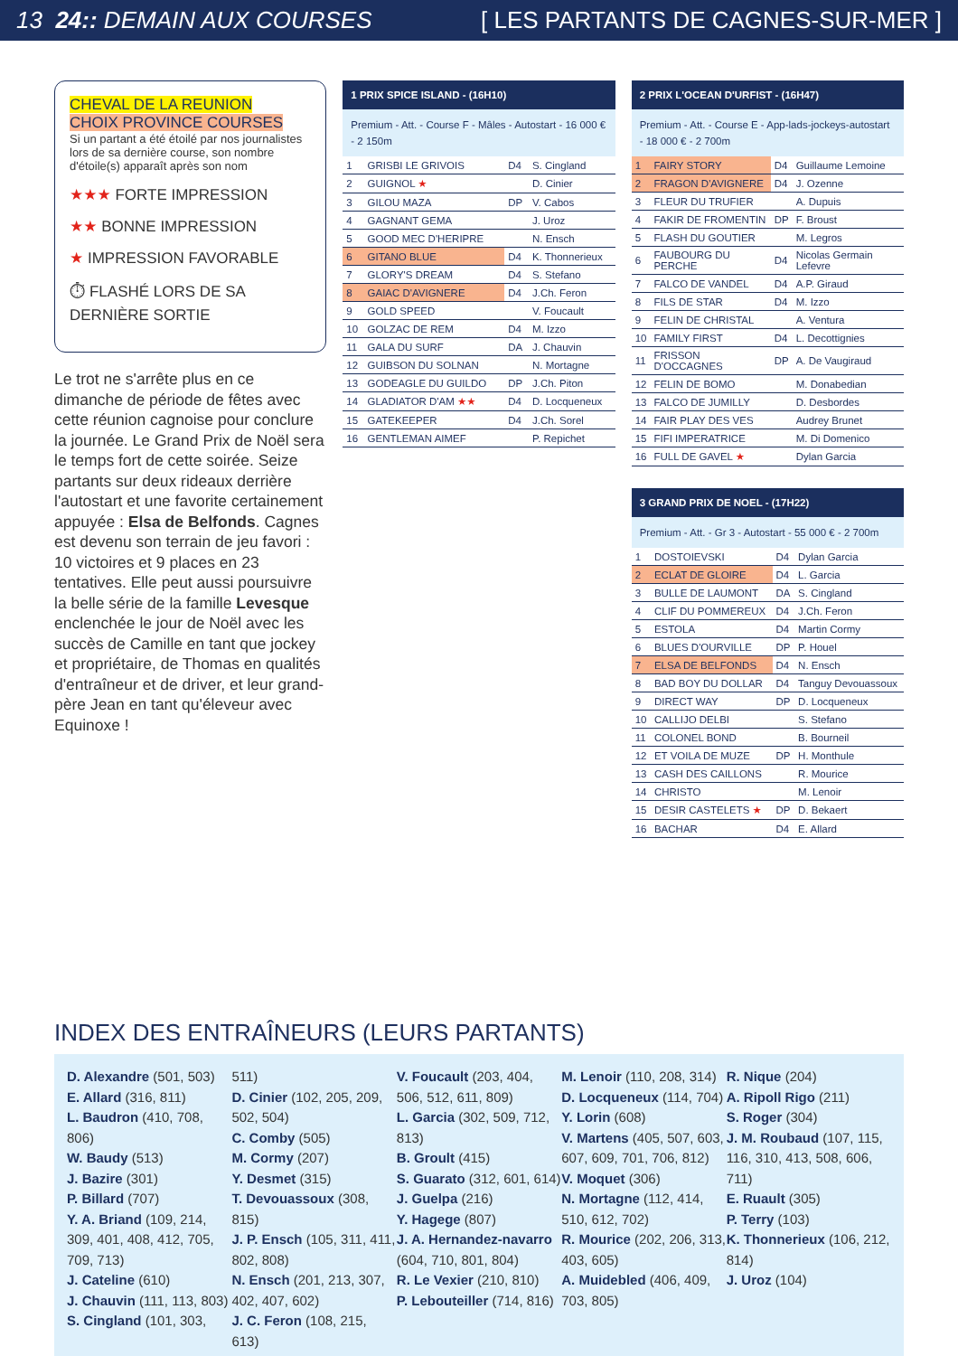13 24:: DEMAIN AUX COURSES [ LES PARTANTS DE CAGNES-SUR-MER ]
CHEVAL DE LA REUNION
CHOIX PROVINCE COURSES
Si un partant a été étoilé par nos journalistes lors de sa dernière course, son nombre d'étoile(s) apparaît après son nom
★★★ FORTE IMPRESSION
★★ BONNE IMPRESSION
★ IMPRESSION FAVORABLE
⏱ FLASHÉ LORS DE SA DERNIÈRE SORTIE
Le trot ne s'arrête plus en ce dimanche de période de fêtes avec cette réunion cagnoise pour conclure la journée. Le Grand Prix de Noël sera le temps fort de cette soirée. Seize partants sur deux rideaux derrière l'autostart et une favorite certainement appuyée : Elsa de Belfonds. Cagnes est devenu son terrain de jeu favori : 10 victoires et 9 places en 23 tentatives. Elle peut aussi poursuivre la belle série de la famille Levesque enclenchée le jour de Noël avec les succès de Camille en tant que jockey et propriétaire, de Thomas en qualités d'entraîneur et de driver, et leur grand-père Jean en tant qu'éleveur avec Equinoxe !
1 PRIX SPICE ISLAND - (16H10)
Premium - Att. - Course F - Mâles - Autostart - 16 000 € - 2 150m
| 1 | GRISBI LE GRIVOIS | D4 | S. Cingland |
| 2 | GUIGNOL ★ | | D. Cinier |
| 3 | GILOU MAZA | DP | V. Cabos |
| 4 | GAGNANT GEMA | | J. Uroz |
| 5 | GOOD MEC D'HERIPRE | | N. Ensch |
| 6 | GITANO BLUE | D4 | K. Thonnerieux |
| 7 | GLORY'S DREAM | D4 | S. Stefano |
| 8 | GAIAC D'AVIGNERE | D4 | J.Ch. Feron |
| 9 | GOLD SPEED | | V. Foucault |
| 10 | GOLZAC DE REM | D4 | M. Izzo |
| 11 | GALA DU SURF | DA | J. Chauvin |
| 12 | GUIBSON DU SOLNAN | | N. Mortagne |
| 13 | GODEAGLE DU GUILDO | DP | J.Ch. Piton |
| 14 | GLADIATOR D'AM ★★ | D4 | D. Locqueneux |
| 15 | GATEKEEPER | D4 | J.Ch. Sorel |
| 16 | GENTLEMAN AIMEF | | P. Repichet |
2 PRIX L'OCEAN D'URFIST - (16H47)
Premium - Att. - Course E - App-lads-jockeys-autostart - 18 000 € - 2 700m
| 1 | FAIRY STORY | D4 | Guillaume Lemoine |
| 2 | FRAGON D'AVIGNERE | D4 | J. Ozenne |
| 3 | FLEUR DU TRUFIER | | A. Dupuis |
| 4 | FAKIR DE FROMENTIN | DP | F. Broust |
| 5 | FLASH DU GOUTIER | | M. Legros |
| 6 | FAUBOURG DU PERCHE | D4 | Nicolas Germain Lefevre |
| 7 | FALCO DE VANDEL | D4 | A.P. Giraud |
| 8 | FILS DE STAR | D4 | M. Izzo |
| 9 | FELIN DE CHRISTAL | | A. Ventura |
| 10 | FAMILY FIRST | D4 | L. Decottignies |
| 11 | FRISSON D'OCCAGNES | DP | A. De Vaugiraud |
| 12 | FELIN DE BOMO | | M. Donabedian |
| 13 | FALCO DE JUMILLY | | D. Desbordes |
| 14 | FAIR PLAY DES VES | | Audrey Brunet |
| 15 | FIFI IMPERATRICE | | M. Di Domenico |
| 16 | FULL DE GAVEL ★ | | Dylan Garcia |
3 GRAND PRIX DE NOEL - (17H22)
Premium - Att. - Gr 3 - Autostart - 55 000 € - 2 700m
| 1 | DOSTOIEVSKI | D4 | Dylan Garcia |
| 2 | ECLAT DE GLOIRE | D4 | L. Garcia |
| 3 | BULLE DE LAUMONT | DA | S. Cingland |
| 4 | CLIF DU POMMEREUX | D4 | J.Ch. Feron |
| 5 | ESTOLA | D4 | Martin Cormy |
| 6 | BLUES D'OURVILLE | DP | P. Houel |
| 7 | ELSA DE BELFONDS | D4 | N. Ensch |
| 8 | BAD BOY DU DOLLAR | D4 | Tanguy Devouassoux |
| 9 | DIRECT WAY | DP | D. Locqueneux |
| 10 | CALLIJO DELBI | | S. Stefano |
| 11 | COLONEL BOND | | B. Bourneil |
| 12 | ET VOILA DE MUZE | DP | H. Monthule |
| 13 | CASH DES CAILLONS | | R. Mourice |
| 14 | CHRISTO | | M. Lenoir |
| 15 | DESIR CASTELETS ★ | DP | D. Bekaert |
| 16 | BACHAR | D4 | E. Allard |
INDEX DES ENTRAÎNEURS (LEURS PARTANTS)
D. Alexandre (501, 503)
E. Allard (316, 811)
L. Baudron (410, 708, 806)
W. Baudy (513)
J. Bazire (301)
P. Billard (707)
Y. A. Briand (109, 214, 309, 401, 408, 412, 705, 709, 713)
J. Cateline (610)
J. Chauvin (111, 113, 803)
S. Cingland (101, 303,
511)
D. Cinier (102, 205, 209, 502, 504)
C. Comby (505)
M. Cormy (207)
Y. Desmet (315)
T. Devouassoux (308, 815)
J. P. Ensch (105, 311, 411, 802, 808)
N. Ensch (201, 213, 307, 402, 407, 602)
J. C. Feron (108, 215, 613)
V. Foucault (203, 404, 506, 512, 611, 809)
L. Garcia (302, 509, 712, 813)
B. Groult (415)
S. Guarato (312, 601, 614)
J. Guelpa (216)
Y. Hagege (807)
J. A. Hernandez-navarro (604, 710, 801, 804)
R. Le Vexier (210, 810)
P. Lebouteiller (714, 816)
M. Lenoir (110, 208, 314)
D. Locqueneux (114, 704)
Y. Lorin (608)
V. Martens (405, 507, 603, 607, 609, 701, 706, 812)
V. Moquet (306)
N. Mortagne (112, 414, 510, 612, 702)
R. Mourice (202, 206, 313, 403, 605)
A. Muidebled (406, 409, 703, 805)
R. Nique (204)
A. Ripoll Rigo (211)
S. Roger (304)
J. M. Roubaud (107, 115, 116, 310, 413, 508, 606, 711)
E. Ruault (305)
P. Terry (103)
K. Thonnerieux (106, 212, 814)
J. Uroz (104)